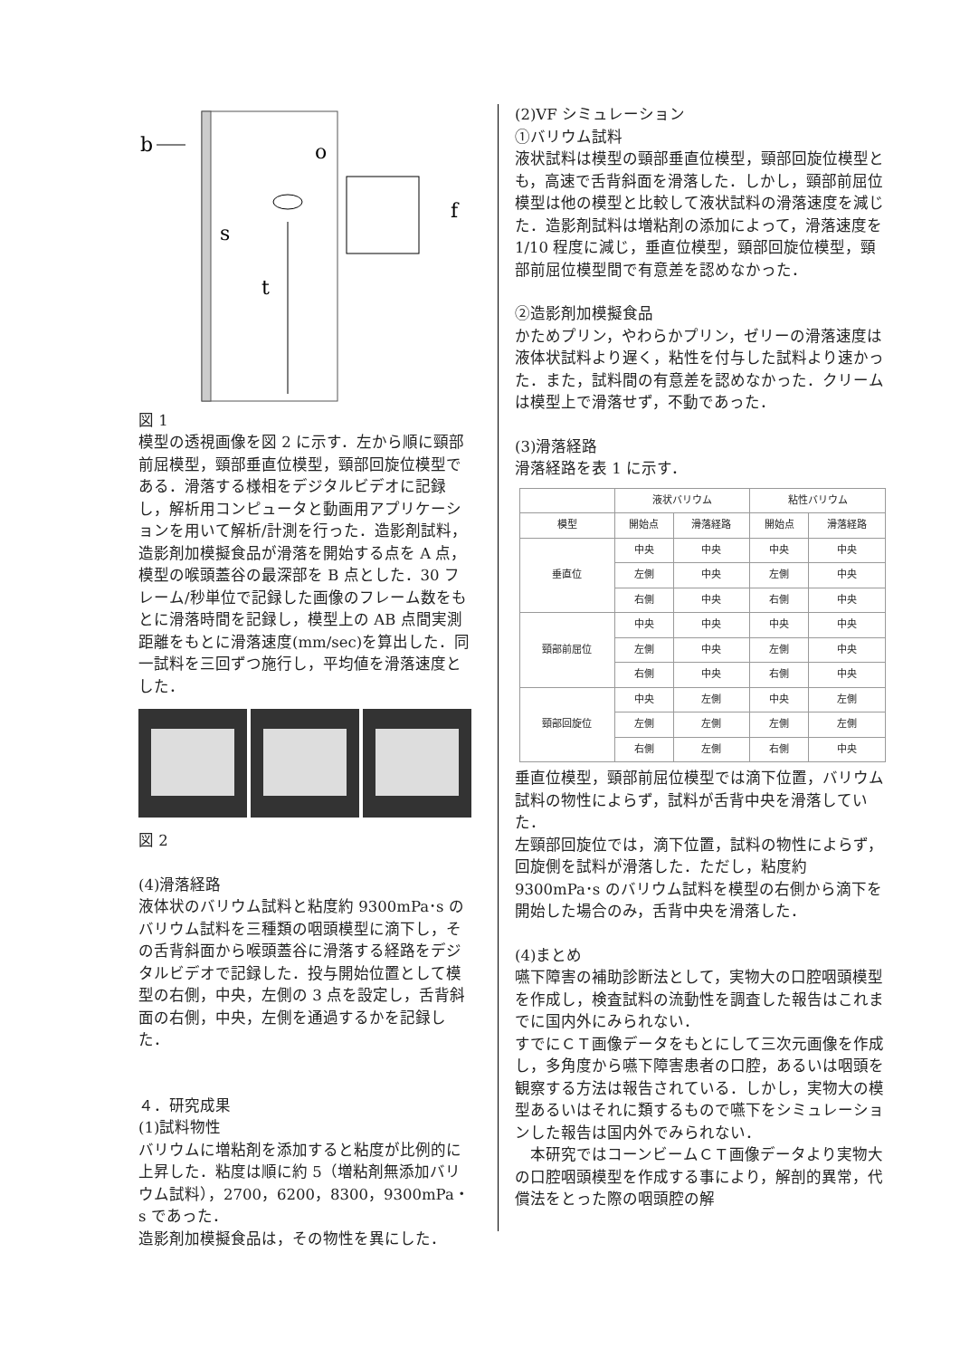b
o
s
t
f
図 1
模型の透視画像を図 2 に示す．左から順に頸部前屈模型，頸部垂直位模型，頸部回旋位模型である．滑落する様相をデジタルビデオに記録し，解析用コンピュータと動画用アプリケーションを用いて解析/計測を行った．造影剤試料，造影剤加模擬食品が滑落を開始する点を A 点，模型の喉頭蓋谷の最深部を B 点とした．30 フレーム/秒単位で記録した画像のフレーム数をもとに滑落時間を記録し，模型上の AB 点間実測距離をもとに滑落速度(mm/sec)を算出した．同一試料を三回ずつ施行し，平均値を滑落速度とした．
図 2
(4)滑落経路
液体状のバリウム試料と粘度約 9300mPa･s のバリウム試料を三種類の咽頭模型に滴下し，その舌背斜面から喉頭蓋谷に滑落する経路をデジタルビデオで記録した．投与開始位置として模型の右側，中央，左側の 3 点を設定し，舌背斜面の右側，中央，左側を通過するかを記録した．
４．研究成果
(1)試料物性
バリウムに増粘剤を添加すると粘度が比例的に上昇した．粘度は順に約 5（増粘剤無添加バリウム試料），2700，6200，8300，9300mPa・s であった．
造影剤加模擬食品は，その物性を異にした．
(2)VF シミュレーション
①バリウム試料
液状試料は模型の頸部垂直位模型，頸部回旋位模型とも，高速で舌背斜面を滑落した．しかし，頸部前屈位模型は他の模型と比較して液状試料の滑落速度を減じた．造影剤試料は増粘剤の添加によって，滑落速度を 1/10 程度に減じ，垂直位模型，頸部回旋位模型，頸部前屈位模型間で有意差を認めなかった．
②造影剤加模擬食品
かためプリン，やわらかプリン，ゼリーの滑落速度は液体状試料より遅く，粘性を付与した試料より速かった．また，試料間の有意差を認めなかった．クリームは模型上で滑落せず，不動であった．
(3)滑落経路
滑落経路を表 1 に示す．
| | 液状バリウム | | 粘性バリウム | |
| --- | --- | --- | --- | --- |
| 模型 | 開始点 | 滑落経路 | 開始点 | 滑落経路 |
| 垂直位 | 中央 | 中央 | 中央 | 中央 |
| | 左側 | 中央 | 左側 | 中央 |
| | 右側 | 中央 | 右側 | 中央 |
| 頸部前屈位 | 中央 | 中央 | 中央 | 中央 |
| | 左側 | 中央 | 左側 | 中央 |
| | 右側 | 中央 | 右側 | 中央 |
| 頸部回旋位 | 中央 | 左側 | 中央 | 左側 |
| | 左側 | 左側 | 左側 | 左側 |
| | 右側 | 左側 | 右側 | 中央 |
垂直位模型，頸部前屈位模型では滴下位置，バリウム試料の物性によらず，試料が舌背中央を滑落していた．
左頸部回旋位では，滴下位置，試料の物性によらず，回旋側を試料が滑落した．ただし，粘度約 9300mPa･s のバリウム試料を模型の右側から滴下を開始した場合のみ，舌背中央を滑落した．
(4)まとめ
嚥下障害の補助診断法として，実物大の口腔咽頭模型を作成し，検査試料の流動性を調査した報告はこれまでに国内外にみられない．
すでにＣＴ画像データをもとにして三次元画像を作成し，多角度から嚥下障害患者の口腔，あるいは咽頭を観察する方法は報告されている．しかし，実物大の模型あるいはそれに類するもので嚥下をシミュレーションした報告は国内外でみられない．
　本研究ではコーンビームＣＴ画像データより実物大の口腔咽頭模型を作成する事により，解剖的異常，代償法をとった際の咽頭腔の解